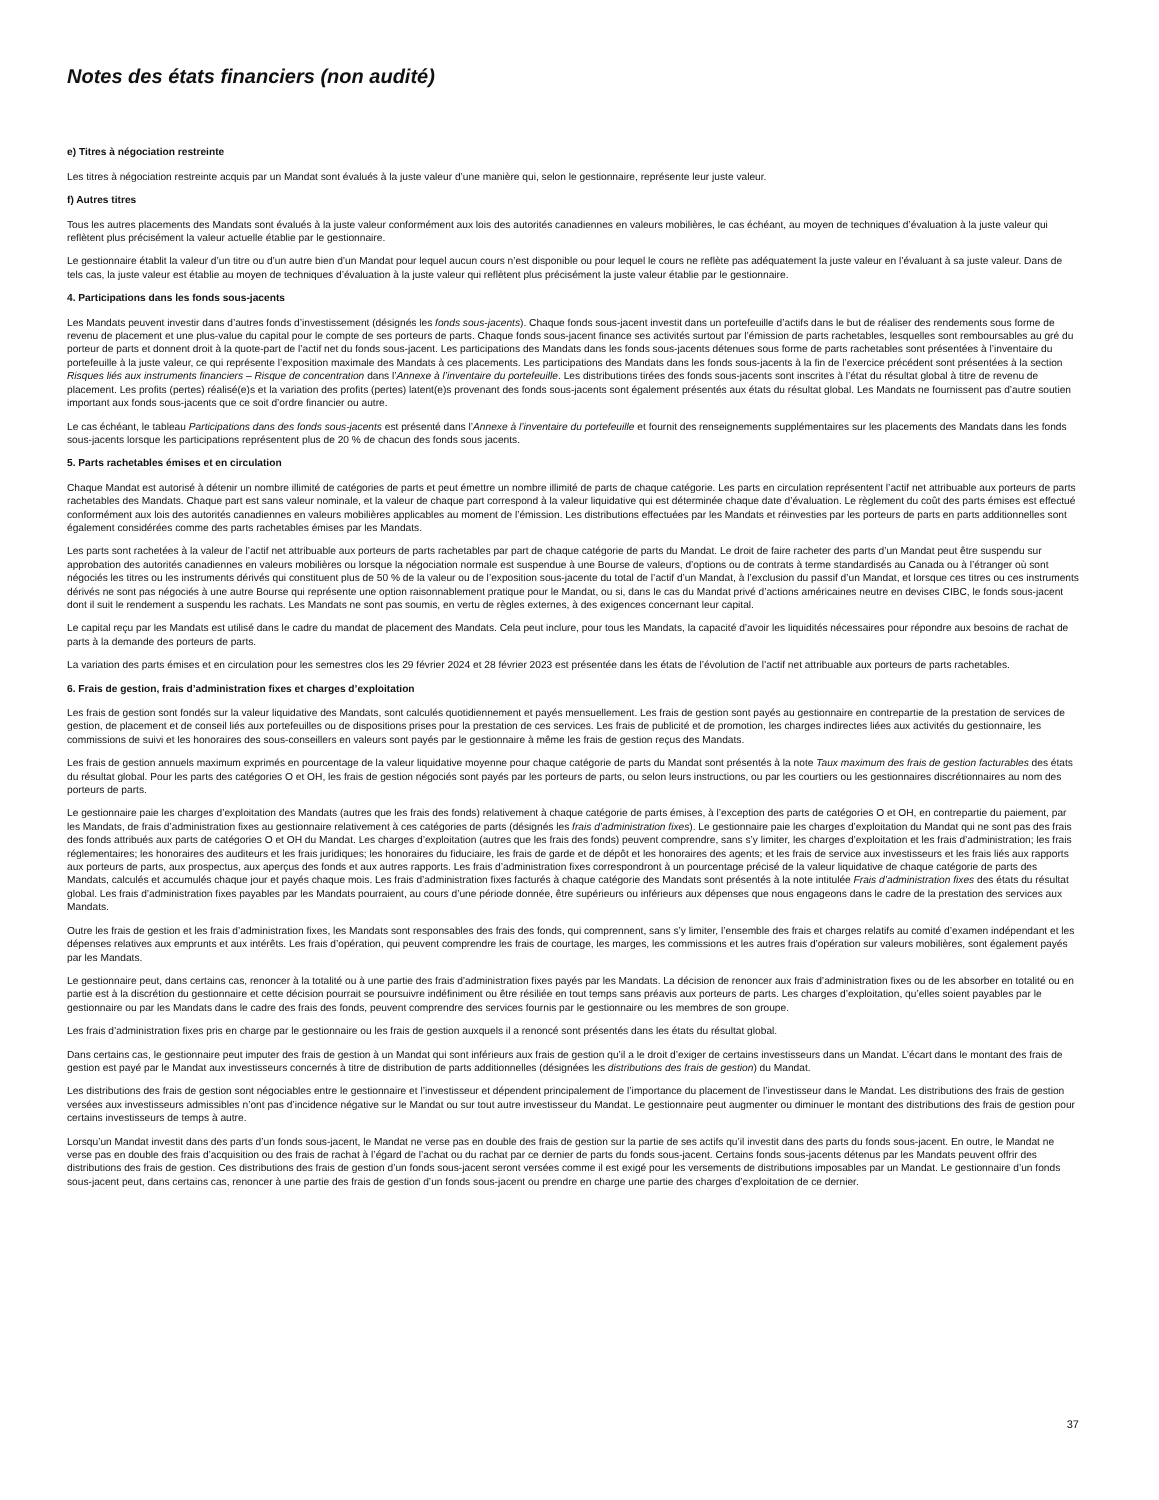Notes des états financiers (non audité)
e) Titres à négociation restreinte
Les titres à négociation restreinte acquis par un Mandat sont évalués à la juste valeur d’une manière qui, selon le gestionnaire, représente leur juste valeur.
f) Autres titres
Tous les autres placements des Mandats sont évalués à la juste valeur conformément aux lois des autorités canadiennes en valeurs mobilières, le cas échéant, au moyen de techniques d’évaluation à la juste valeur qui reflètent plus précisément la valeur actuelle établie par le gestionnaire.
Le gestionnaire établit la valeur d’un titre ou d’un autre bien d’un Mandat pour lequel aucun cours n’est disponible ou pour lequel le cours ne reflète pas adéquatement la juste valeur en l’évaluant à sa juste valeur. Dans de tels cas, la juste valeur est établie au moyen de techniques d’évaluation à la juste valeur qui reflètent plus précisément la juste valeur établie par le gestionnaire.
4. Participations dans les fonds sous-jacents
Les Mandats peuvent investir dans d’autres fonds d’investissement (désignés les fonds sous-jacents). Chaque fonds sous-jacent investit dans un portefeuille d’actifs dans le but de réaliser des rendements sous forme de revenu de placement et une plus-value du capital pour le compte de ses porteurs de parts. Chaque fonds sous-jacent finance ses activités surtout par l’émission de parts rachetables, lesquelles sont remboursables au gré du porteur de parts et donnent droit à la quote-part de l’actif net du fonds sous-jacent. Les participations des Mandats dans les fonds sous-jacents détenues sous forme de parts rachetables sont présentées à l’inventaire du portefeuille à la juste valeur, ce qui représente l’exposition maximale des Mandats à ces placements. Les participations des Mandats dans les fonds sous-jacents à la fin de l’exercice précédent sont présentées à la section Risques liés aux instruments financiers – Risque de concentration dans l’Annexe à l’inventaire du portefeuille. Les distributions tirées des fonds sous-jacents sont inscrites à l’état du résultat global à titre de revenu de placement. Les profits (pertes) réalisé(e)s et la variation des profits (pertes) latent(e)s provenant des fonds sous-jacents sont également présentés aux états du résultat global. Les Mandats ne fournissent pas d’autre soutien important aux fonds sous-jacents que ce soit d’ordre financier ou autre.
Le cas échéant, le tableau Participations dans des fonds sous-jacents est présenté dans l’Annexe à l’inventaire du portefeuille et fournit des renseignements supplémentaires sur les placements des Mandats dans les fonds sous-jacents lorsque les participations représentent plus de 20 % de chacun des fonds sous jacents.
5. Parts rachetables émises et en circulation
Chaque Mandat est autorisé à détenir un nombre illimité de catégories de parts et peut émettre un nombre illimité de parts de chaque catégorie. Les parts en circulation représentent l’actif net attribuable aux porteurs de parts rachetables des Mandats. Chaque part est sans valeur nominale, et la valeur de chaque part correspond à la valeur liquidative qui est déterminée chaque date d’évaluation. Le règlement du coût des parts émises est effectué conformément aux lois des autorités canadiennes en valeurs mobilières applicables au moment de l’émission. Les distributions effectuées par les Mandats et réinvesties par les porteurs de parts en parts additionnelles sont également considérées comme des parts rachetables émises par les Mandats.
Les parts sont rachetées à la valeur de l’actif net attribuable aux porteurs de parts rachetables par part de chaque catégorie de parts du Mandat. Le droit de faire racheter des parts d’un Mandat peut être suspendu sur approbation des autorités canadiennes en valeurs mobilières ou lorsque la négociation normale est suspendue à une Bourse de valeurs, d’options ou de contrats à terme standardisés au Canada ou à l’étranger où sont négociés les titres ou les instruments dérivés qui constituent plus de 50 % de la valeur ou de l’exposition sous-jacente du total de l’actif d’un Mandat, à l’exclusion du passif d’un Mandat, et lorsque ces titres ou ces instruments dérivés ne sont pas négociés à une autre Bourse qui représente une option raisonnablement pratique pour le Mandat, ou si, dans le cas du Mandat privé d’actions américaines neutre en devises CIBC, le fonds sous-jacent dont il suit le rendement a suspendu les rachats. Les Mandats ne sont pas soumis, en vertu de règles externes, à des exigences concernant leur capital.
Le capital reçu par les Mandats est utilisé dans le cadre du mandat de placement des Mandats. Cela peut inclure, pour tous les Mandats, la capacité d’avoir les liquidités nécessaires pour répondre aux besoins de rachat de parts à la demande des porteurs de parts.
La variation des parts émises et en circulation pour les semestres clos les 29 février 2024 et 28 février 2023 est présentée dans les états de l’évolution de l’actif net attribuable aux porteurs de parts rachetables.
6. Frais de gestion, frais d’administration fixes et charges d’exploitation
Les frais de gestion sont fondés sur la valeur liquidative des Mandats, sont calculés quotidiennement et payés mensuellement. Les frais de gestion sont payés au gestionnaire en contrepartie de la prestation de services de gestion, de placement et de conseil liés aux portefeuilles ou de dispositions prises pour la prestation de ces services. Les frais de publicité et de promotion, les charges indirectes liées aux activités du gestionnaire, les commissions de suivi et les honoraires des sous-conseillers en valeurs sont payés par le gestionnaire à même les frais de gestion reçus des Mandats.
Les frais de gestion annuels maximum exprimés en pourcentage de la valeur liquidative moyenne pour chaque catégorie de parts du Mandat sont présentés à la note Taux maximum des frais de gestion facturables des états du résultat global. Pour les parts des catégories O et OH, les frais de gestion négociés sont payés par les porteurs de parts, ou selon leurs instructions, ou par les courtiers ou les gestionnaires discrétionnaires au nom des porteurs de parts.
Le gestionnaire paie les charges d’exploitation des Mandats (autres que les frais des fonds) relativement à chaque catégorie de parts émises, à l’exception des parts de catégories O et OH, en contrepartie du paiement, par les Mandats, de frais d’administration fixes au gestionnaire relativement à ces catégories de parts (désignés les frais d’administration fixes). Le gestionnaire paie les charges d’exploitation du Mandat qui ne sont pas des frais des fonds attribués aux parts de catégories O et OH du Mandat. Les charges d’exploitation (autres que les frais des fonds) peuvent comprendre, sans s’y limiter, les charges d’exploitation et les frais d’administration; les frais réglementaires; les honoraires des auditeurs et les frais juridiques; les honoraires du fiduciaire, les frais de garde et de dépôt et les honoraires des agents; et les frais de service aux investisseurs et les frais liés aux rapports aux porteurs de parts, aux prospectus, aux aperçus des fonds et aux autres rapports. Les frais d’administration fixes correspondront à un pourcentage précisé de la valeur liquidative de chaque catégorie de parts des Mandats, calculés et accumulés chaque jour et payés chaque mois. Les frais d’administration fixes facturés à chaque catégorie des Mandats sont présentés à la note intitulée Frais d’administration fixes des états du résultat global. Les frais d’administration fixes payables par les Mandats pourraient, au cours d’une période donnée, être supérieurs ou inférieurs aux dépenses que nous engageons dans le cadre de la prestation des services aux Mandats.
Outre les frais de gestion et les frais d’administration fixes, les Mandats sont responsables des frais des fonds, qui comprennent, sans s’y limiter, l’ensemble des frais et charges relatifs au comité d’examen indépendant et les dépenses relatives aux emprunts et aux intérêts. Les frais d’opération, qui peuvent comprendre les frais de courtage, les marges, les commissions et les autres frais d’opération sur valeurs mobilières, sont également payés par les Mandats.
Le gestionnaire peut, dans certains cas, renoncer à la totalité ou à une partie des frais d’administration fixes payés par les Mandats. La décision de renoncer aux frais d’administration fixes ou de les absorber en totalité ou en partie est à la discrétion du gestionnaire et cette décision pourrait se poursuivre indéfiniment ou être résiliée en tout temps sans préavis aux porteurs de parts. Les charges d’exploitation, qu’elles soient payables par le gestionnaire ou par les Mandats dans le cadre des frais des fonds, peuvent comprendre des services fournis par le gestionnaire ou les membres de son groupe.
Les frais d’administration fixes pris en charge par le gestionnaire ou les frais de gestion auxquels il a renoncé sont présentés dans les états du résultat global.
Dans certains cas, le gestionnaire peut imputer des frais de gestion à un Mandat qui sont inférieurs aux frais de gestion qu’il a le droit d’exiger de certains investisseurs dans un Mandat. L’écart dans le montant des frais de gestion est payé par le Mandat aux investisseurs concernés à titre de distribution de parts additionnelles (désignées les distributions des frais de gestion) du Mandat.
Les distributions des frais de gestion sont négociables entre le gestionnaire et l’investisseur et dépendent principalement de l’importance du placement de l’investisseur dans le Mandat. Les distributions des frais de gestion versées aux investisseurs admissibles n’ont pas d’incidence négative sur le Mandat ou sur tout autre investisseur du Mandat. Le gestionnaire peut augmenter ou diminuer le montant des distributions des frais de gestion pour certains investisseurs de temps à autre.
Lorsqu’un Mandat investit dans des parts d’un fonds sous-jacent, le Mandat ne verse pas en double des frais de gestion sur la partie de ses actifs qu’il investit dans des parts du fonds sous-jacent. En outre, le Mandat ne verse pas en double des frais d’acquisition ou des frais de rachat à l’égard de l’achat ou du rachat par ce dernier de parts du fonds sous-jacent. Certains fonds sous-jacents détenus par les Mandats peuvent offrir des distributions des frais de gestion. Ces distributions des frais de gestion d’un fonds sous-jacent seront versées comme il est exigé pour les versements de distributions imposables par un Mandat. Le gestionnaire d’un fonds sous-jacent peut, dans certains cas, renoncer à une partie des frais de gestion d’un fonds sous-jacent ou prendre en charge une partie des charges d’exploitation de ce dernier.
37